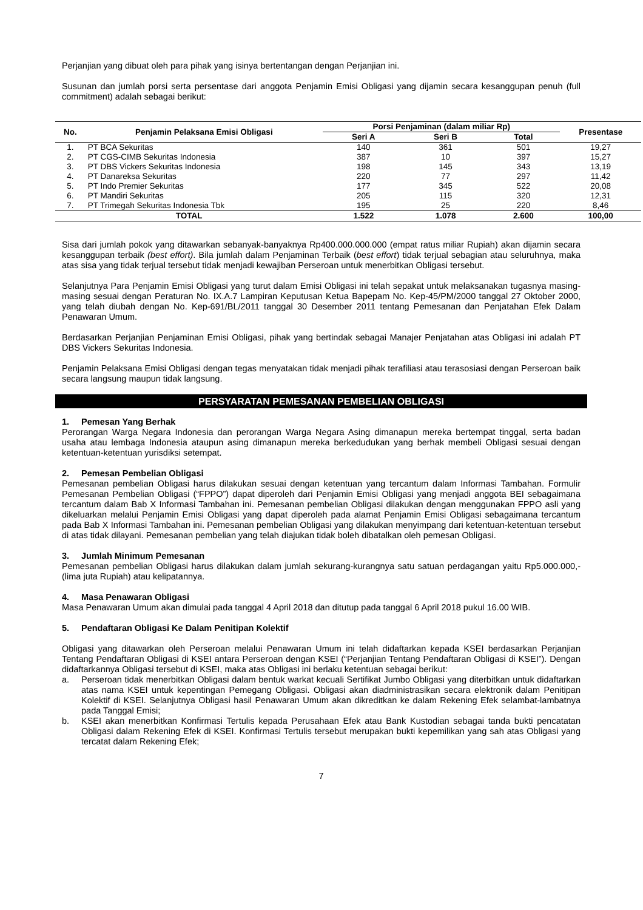Perjanjian yang dibuat oleh para pihak yang isinya bertentangan dengan Perjanjian ini.
Susunan dan jumlah porsi serta persentase dari anggota Penjamin Emisi Obligasi yang dijamin secara kesanggupan penuh (full commitment) adalah sebagai berikut:
| No. | Penjamin Pelaksana Emisi Obligasi | Porsi Penjaminan (dalam miliar Rp) | | | Presentase |
| --- | --- | --- | --- | --- | --- |
| | | Seri A | Seri B | Total | |
| 1. | PT BCA Sekuritas | 140 | 361 | 501 | 19,27 |
| 2. | PT CGS-CIMB Sekuritas Indonesia | 387 | 10 | 397 | 15,27 |
| 3. | PT DBS Vickers Sekuritas Indonesia | 198 | 145 | 343 | 13,19 |
| 4. | PT Danareksa Sekuritas | 220 | 77 | 297 | 11,42 |
| 5. | PT Indo Premier Sekuritas | 177 | 345 | 522 | 20,08 |
| 6. | PT Mandiri Sekuritas | 205 | 115 | 320 | 12,31 |
| 7. | PT Trimegah Sekuritas Indonesia Tbk | 195 | 25 | 220 | 8,46 |
| TOTAL | | 1.522 | 1.078 | 2.600 | 100,00 |
Sisa dari jumlah pokok yang ditawarkan sebanyak-banyaknya Rp400.000.000.000 (empat ratus miliar Rupiah) akan dijamin secara kesanggupan terbaik (best effort). Bila jumlah dalam Penjaminan Terbaik (best effort) tidak terjual sebagian atau seluruhnya, maka atas sisa yang tidak terjual tersebut tidak menjadi kewajiban Perseroan untuk menerbitkan Obligasi tersebut.
Selanjutnya Para Penjamin Emisi Obligasi yang turut dalam Emisi Obligasi ini telah sepakat untuk melaksanakan tugasnya masing-masing sesuai dengan Peraturan No. IX.A.7 Lampiran Keputusan Ketua Bapepam No. Kep-45/PM/2000 tanggal 27 Oktober 2000, yang telah diubah dengan No. Kep-691/BL/2011 tanggal 30 Desember 2011 tentang Pemesanan dan Penjatahan Efek Dalam Penawaran Umum.
Berdasarkan Perjanjian Penjaminan Emisi Obligasi, pihak yang bertindak sebagai Manajer Penjatahan atas Obligasi ini adalah PT DBS Vickers Sekuritas Indonesia.
Penjamin Pelaksana Emisi Obligasi dengan tegas menyatakan tidak menjadi pihak terafiliasi atau terasosiasi dengan Perseroan baik secara langsung maupun tidak langsung.
PERSYARATAN PEMESANAN PEMBELIAN OBLIGASI
1. Pemesan Yang Berhak
Perorangan Warga Negara Indonesia dan perorangan Warga Negara Asing dimanapun mereka bertempat tinggal, serta badan usaha atau lembaga Indonesia ataupun asing dimanapun mereka berkedudukan yang berhak membeli Obligasi sesuai dengan ketentuan-ketentuan yurisdiksi setempat.
2. Pemesan Pembelian Obligasi
Pemesanan pembelian Obligasi harus dilakukan sesuai dengan ketentuan yang tercantum dalam Informasi Tambahan. Formulir Pemesanan Pembelian Obligasi (“FPPO”) dapat diperoleh dari Penjamin Emisi Obligasi yang menjadi anggota BEI sebagaimana tercantum dalam Bab X Informasi Tambahan ini. Pemesanan pembelian Obligasi dilakukan dengan menggunakan FPPO asli yang dikeluarkan melalui Penjamin Emisi Obligasi yang dapat diperoleh pada alamat Penjamin Emisi Obligasi sebagaimana tercantum pada Bab X Informasi Tambahan ini. Pemesanan pembelian Obligasi yang dilakukan menyimpang dari ketentuan-ketentuan tersebut di atas tidak dilayani. Pemesanan pembelian yang telah diajukan tidak boleh dibatalkan oleh pemesan Obligasi.
3. Jumlah Minimum Pemesanan
Pemesanan pembelian Obligasi harus dilakukan dalam jumlah sekurang-kurangnya satu satuan perdagangan yaitu Rp5.000.000,- (lima juta Rupiah) atau kelipatannya.
4. Masa Penawaran Obligasi
Masa Penawaran Umum akan dimulai pada tanggal 4 April 2018 dan ditutup pada tanggal 6 April 2018 pukul 16.00 WIB.
5. Pendaftaran Obligasi Ke Dalam Penitipan Kolektif
Obligasi yang ditawarkan oleh Perseroan melalui Penawaran Umum ini telah didaftarkan kepada KSEI berdasarkan Perjanjian Tentang Pendaftaran Obligasi di KSEI antara Perseroan dengan KSEI (“Perjanjian Tentang Pendaftaran Obligasi di KSEI”). Dengan didaftarkannya Obligasi tersebut di KSEI, maka atas Obligasi ini berlaku ketentuan sebagai berikut:
a. Perseroan tidak menerbitkan Obligasi dalam bentuk warkat kecuali Sertifikat Jumbo Obligasi yang diterbitkan untuk didaftarkan atas nama KSEI untuk kepentingan Pemegang Obligasi. Obligasi akan diadministrasikan secara elektronik dalam Penitipan Kolektif di KSEI. Selanjutnya Obligasi hasil Penawaran Umum akan dikreditkan ke dalam Rekening Efek selambat-lambatnya pada Tanggal Emisi;
b. KSEI akan menerbitkan Konfirmasi Tertulis kepada Perusahaan Efek atau Bank Kustodian sebagai tanda bukti pencatatan Obligasi dalam Rekening Efek di KSEI. Konfirmasi Tertulis tersebut merupakan bukti kepemilikan yang sah atas Obligasi yang tercatat dalam Rekening Efek;
7